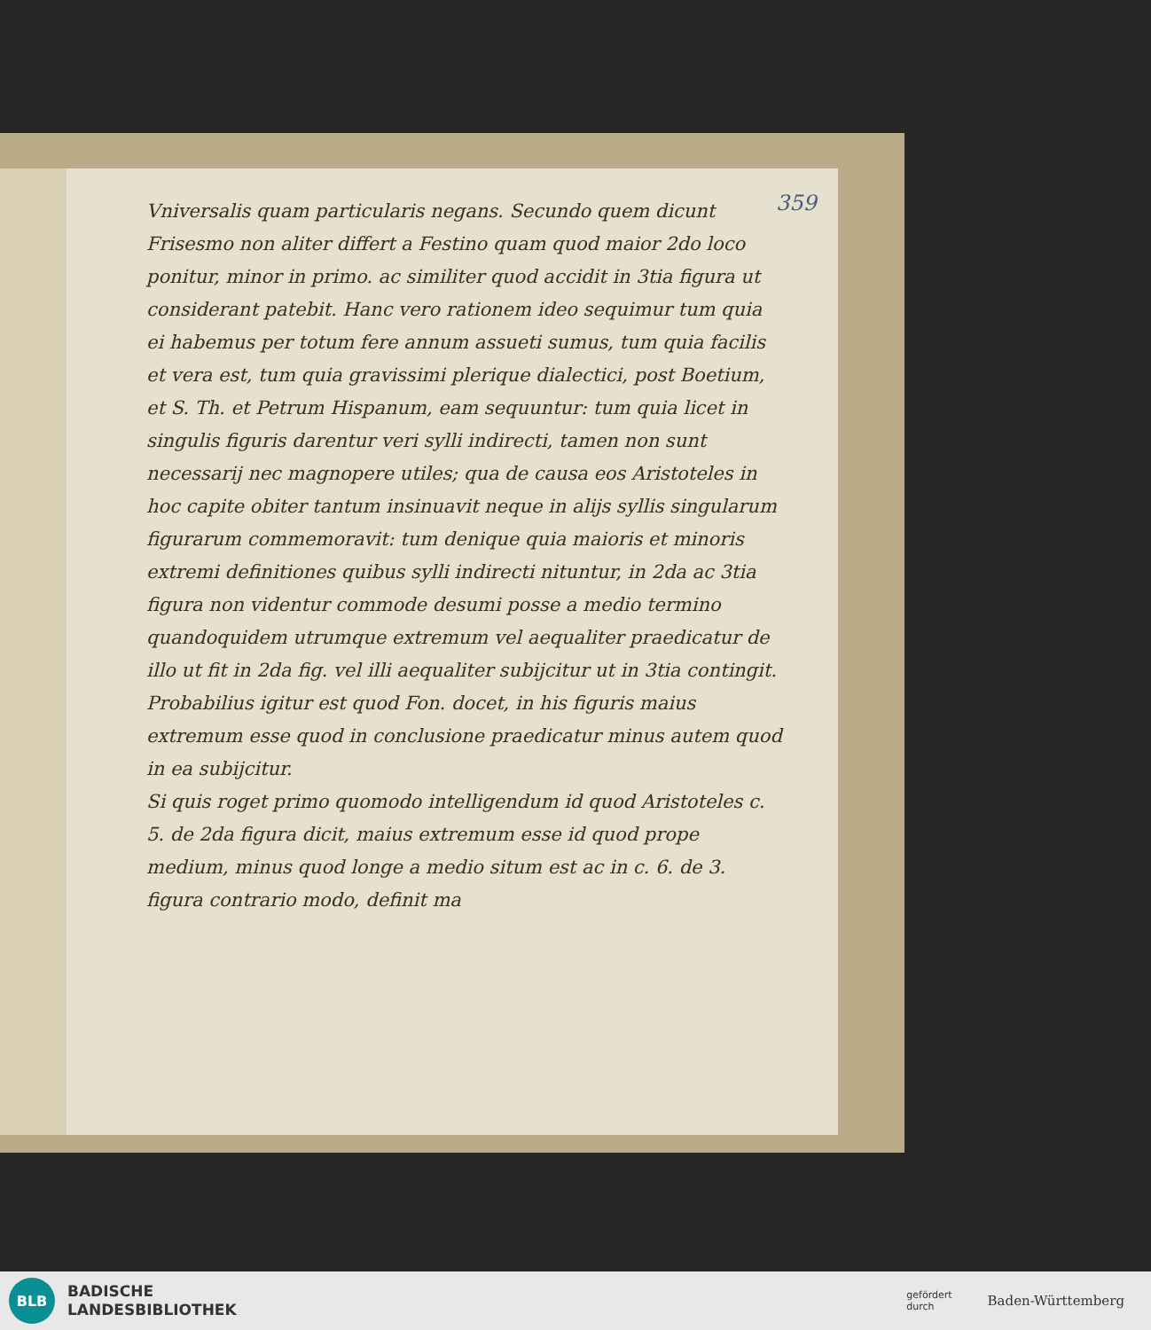359
Vniversalis quam particularis negans. Secundo quem dicunt Frisesmo non aliter differt a Festino quam quod maior 2do loco ponitur, minor in primo. ac similiter quod accidit in 3tia figura ut considerant patebit. Hanc vero rationem ideo sequimur tum quia ei habemus per totum fere annum assueti sumus, tum quia facilis et vera est, tum quia gravissimi plerique dialectici, post Boetium, et S. Th. et Petrum Hispanum, eam sequuntur: tum quia licet in singulis figuris darentur veri sylli indirecti, tamen non sunt necessarij nec magnopere utiles; qua de causa eos Aristoteles in hoc capite obiter tantum insinuavit neque in alijs syllis singularum figurarum commemoravit: tum denique quia maioris et minoris extremi definitiones quibus sylli indirecti nituntur, in 2da ac 3tia figura non videntur commode desumi posse a medio termino quandoquidem utrumque extremum vel aequaliter praedicatur de illo ut fit in 2da fig. vel illi aequaliter subijcitur ut in 3tia contingit. Probabilius igitur est quod Fon. docet, in his figuris maius extremum esse quod in conclusione praedicatur minus autem quod in ea subijcitur.
Si quis roget primo quomodo intelligendum id quod Aristoteles c. 5. de 2da figura dicit, maius extremum esse id quod prope medium, minus quod longe a medio situm est ac in c. 6. de 3. figura contrario modo, definit ma
BLB
BADISCHE
LANDESBIBLIOTHEK
gefördert
durch
Baden-Württemberg